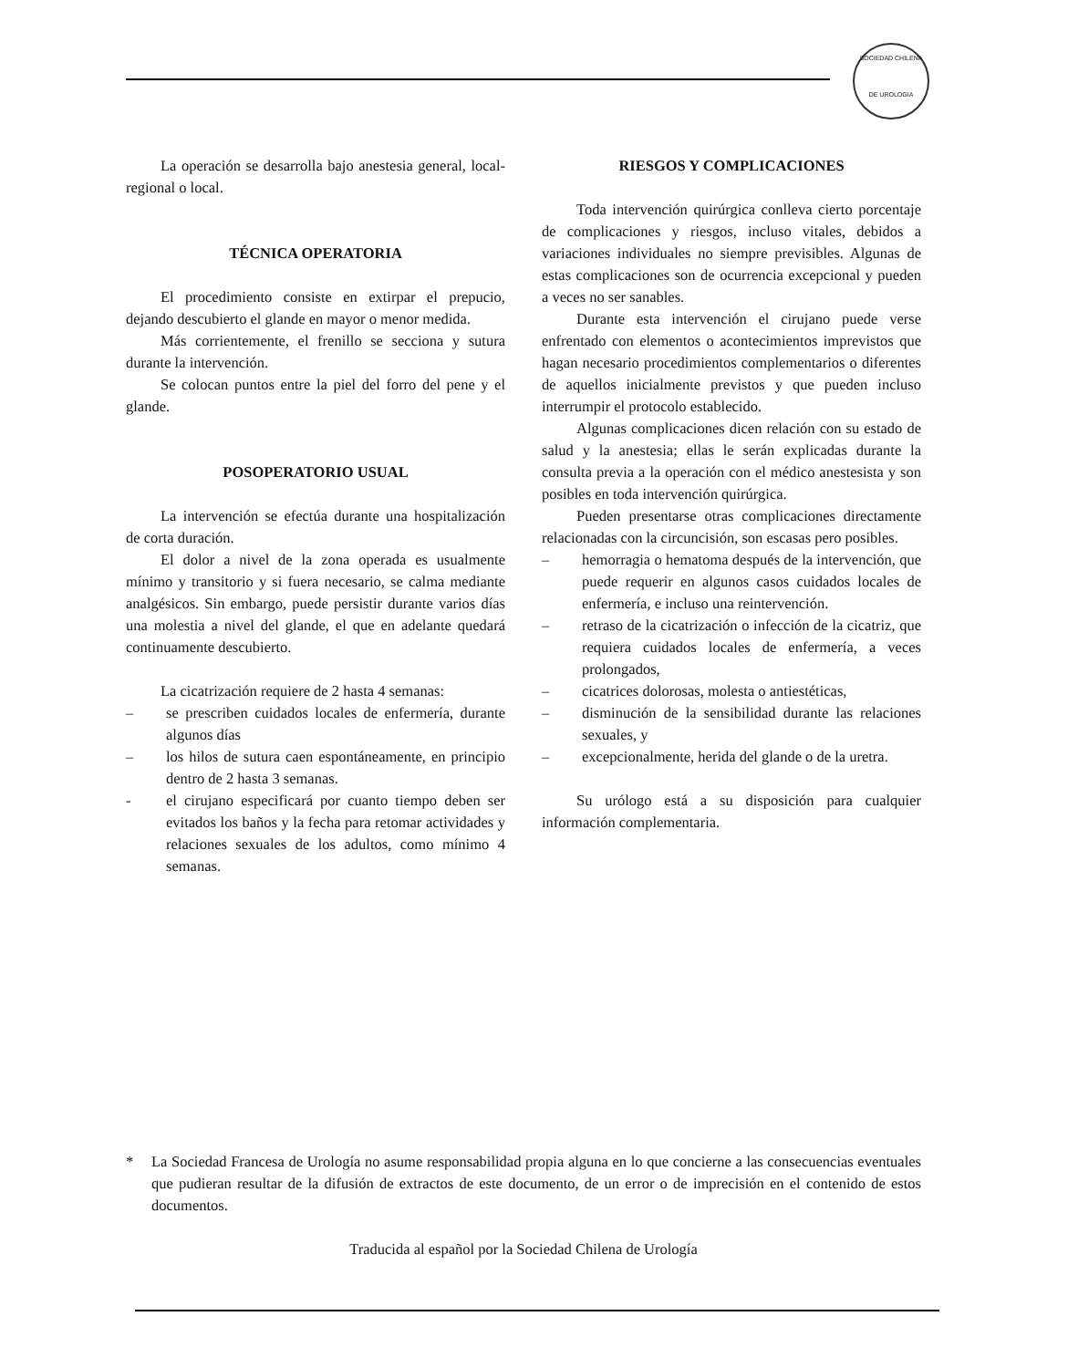SOCIEDAD CHILENA
DE UROLOGIA
La operación se desarrolla bajo anestesia general, local-regional o local.
TÉCNICA OPERATORIA
El procedimiento consiste en extirpar el prepucio, dejando descubierto el glande en mayor o menor medida.
Más corrientemente, el frenillo se secciona y sutura durante la intervención.
Se colocan puntos entre la piel del forro del pene y el glande.
POSOPERATORIO USUAL
La intervención se efectúa durante una hospitalización de corta duración.
El dolor a nivel de la zona operada es usualmente mínimo y transitorio y si fuera necesario, se calma mediante analgésicos. Sin embargo, puede persistir durante varios días una molestia a nivel del glande, el que en adelante quedará continuamente descubierto.
La cicatrización requiere de 2 hasta 4 semanas:
– se prescriben cuidados locales de enfermería, durante algunos días
– los hilos de sutura caen espontáneamente, en principio dentro de 2 hasta 3 semanas.
- el cirujano especificará por cuanto tiempo deben ser evitados los baños y la fecha para retomar actividades y relaciones sexuales de los adultos, como mínimo 4 semanas.
RIESGOS Y COMPLICACIONES
Toda intervención quirúrgica conlleva cierto porcentaje de complicaciones y riesgos, incluso vitales, debidos a variaciones individuales no siempre previsibles. Algunas de estas complicaciones son de ocurrencia excepcional y pueden a veces no ser sanables.
Durante esta intervención el cirujano puede verse enfrentado con elementos o acontecimientos imprevistos que hagan necesario procedimientos complementarios o diferentes de aquellos inicialmente previstos y que pueden incluso interrumpir el protocolo establecido.
Algunas complicaciones dicen relación con su estado de salud y la anestesia; ellas le serán explicadas durante la consulta previa a la operación con el médico anestesista y son posibles en toda intervención quirúrgica.
Pueden presentarse otras complicaciones directamente relacionadas con la circuncisión, son escasas pero posibles.
– hemorragia o hematoma después de la intervención, que puede requerir en algunos casos cuidados locales de enfermería, e incluso una reintervención.
– retraso de la cicatrización o infección de la cicatriz, que requiera cuidados locales de enfermería, a veces prolongados,
– cicatrices dolorosas, molesta o antiestéticas,
– disminución de la sensibilidad durante las relaciones sexuales, y
– excepcionalmente, herida del glande o de la uretra.
Su urólogo está a su disposición para cualquier información complementaria.
* La Sociedad Francesa de Urología no asume responsabilidad propia alguna en lo que concierne a las consecuencias eventuales que pudieran resultar de la difusión de extractos de este documento, de un error o de imprecisión en el contenido de estos documentos.
Traducida al español por la Sociedad Chilena de Urología